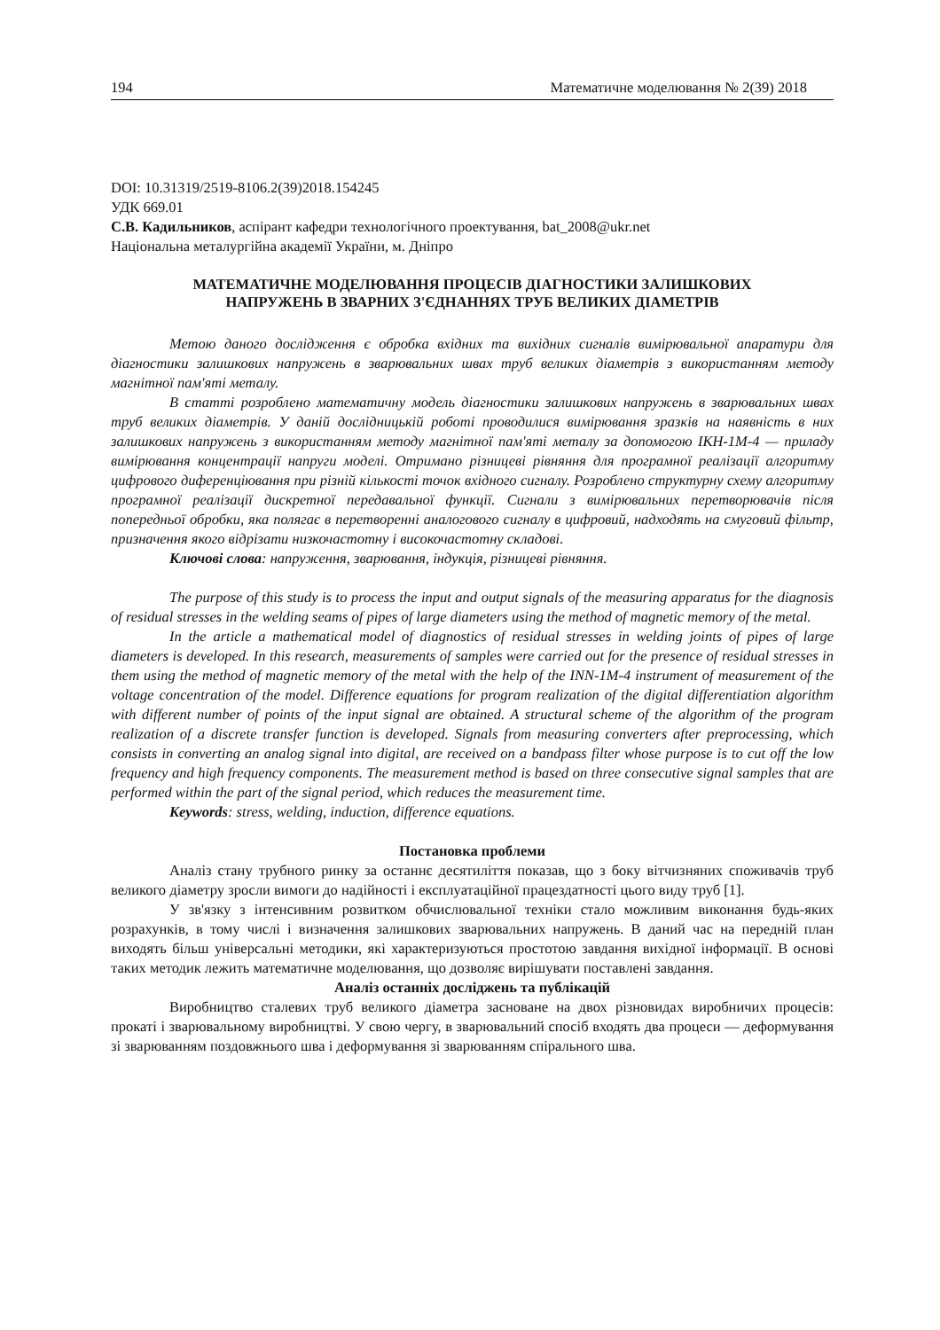194 Математичне моделювання № 2(39) 2018
DOI: 10.31319/2519-8106.2(39)2018.154245
УДК 669.01
С.В. Кадильников, аспірант кафедри технологічного проектування, bat_2008@ukr.net
Національна металургійна академії України, м. Дніпро
МАТЕМАТИЧНЕ МОДЕЛЮВАННЯ ПРОЦЕСІВ ДІАГНОСТИКИ ЗАЛИШКОВИХ
НАПРУЖЕНЬ В ЗВАРНИХ З'ЄДНАННЯХ ТРУБ ВЕЛИКИХ ДІАМЕТРІВ
Метою даного дослідження є обробка вхідних та вихідних сигналів вимірювальної апаратури для діагностики залишкових напружень в зварювальних швах труб великих діаметрів з використанням методу магнітної пам'яті металу.
В статті розроблено математичну модель діагностики залишкових напружень в зварювальних швах труб великих діаметрів. У даній дослідницькій роботі проводилися вимірювання зразків на наявність в них залишкових напружень з використанням методу магнітної пам'яті металу за допомогою ІКН-1М-4 — приладу вимірювання концентрації напруги моделі. Отримано різницеві рівняння для програмної реалізації алгоритму цифрового диференціювання при різній кількості точок вхідного сигналу. Розроблено структурну схему алгоритму програмної реалізації дискретної передавальної функції. Сигнали з вимірювальних перетворювачів після попередньої обробки, яка полягає в перетворенні аналогового сигналу в цифровий, надходять на смуговий фільтр, призначення якого відрізати низкочастотну і високочастотну складові.
Ключові слова: напруження, зварювання, індукція, різницеві рівняння.
The purpose of this study is to process the input and output signals of the measuring apparatus for the diagnosis of residual stresses in the welding seams of pipes of large diameters using the method of magnetic memory of the metal.
In the article a mathematical model of diagnostics of residual stresses in welding joints of pipes of large diameters is developed. In this research, measurements of samples were carried out for the presence of residual stresses in them using the method of magnetic memory of the metal with the help of the INN-1M-4 instrument of measurement of the voltage concentration of the model. Difference equations for program realization of the digital differentiation algorithm with different number of points of the input signal are obtained. A structural scheme of the algorithm of the program realization of a discrete transfer function is developed. Signals from measuring converters after preprocessing, which consists in converting an analog signal into digital, are received on a bandpass filter whose purpose is to cut off the low frequency and high frequency components. The measurement method is based on three consecutive signal samples that are performed within the part of the signal period, which reduces the measurement time.
Keywords: stress, welding, induction, difference equations.
Постановка проблеми
Аналіз стану трубного ринку за останнє десятиліття показав, що з боку вітчизняних споживачів труб великого діаметру зросли вимоги до надійності і експлуатаційної працездатності цього виду труб [1].
У зв'язку з інтенсивним розвитком обчислювальної техніки стало можливим виконання будь-яких розрахунків, в тому числі і визначення залишкових зварювальних напружень. В даний час на передній план виходять більш універсальні методики, які характеризуються простотою завдання вихідної інформації. В основі таких методик лежить математичне моделювання, що дозволяє вирішувати поставлені завдання.
Аналіз останніх досліджень та публікацій
Виробництво сталевих труб великого діаметра засноване на двох різновидах виробничих процесів: прокаті і зварювальному виробництві. У свою чергу, в зварювальний спосіб входять два процеси — деформування зі зварюванням поздовжнього шва і деформування зі зварюванням спірального шва.